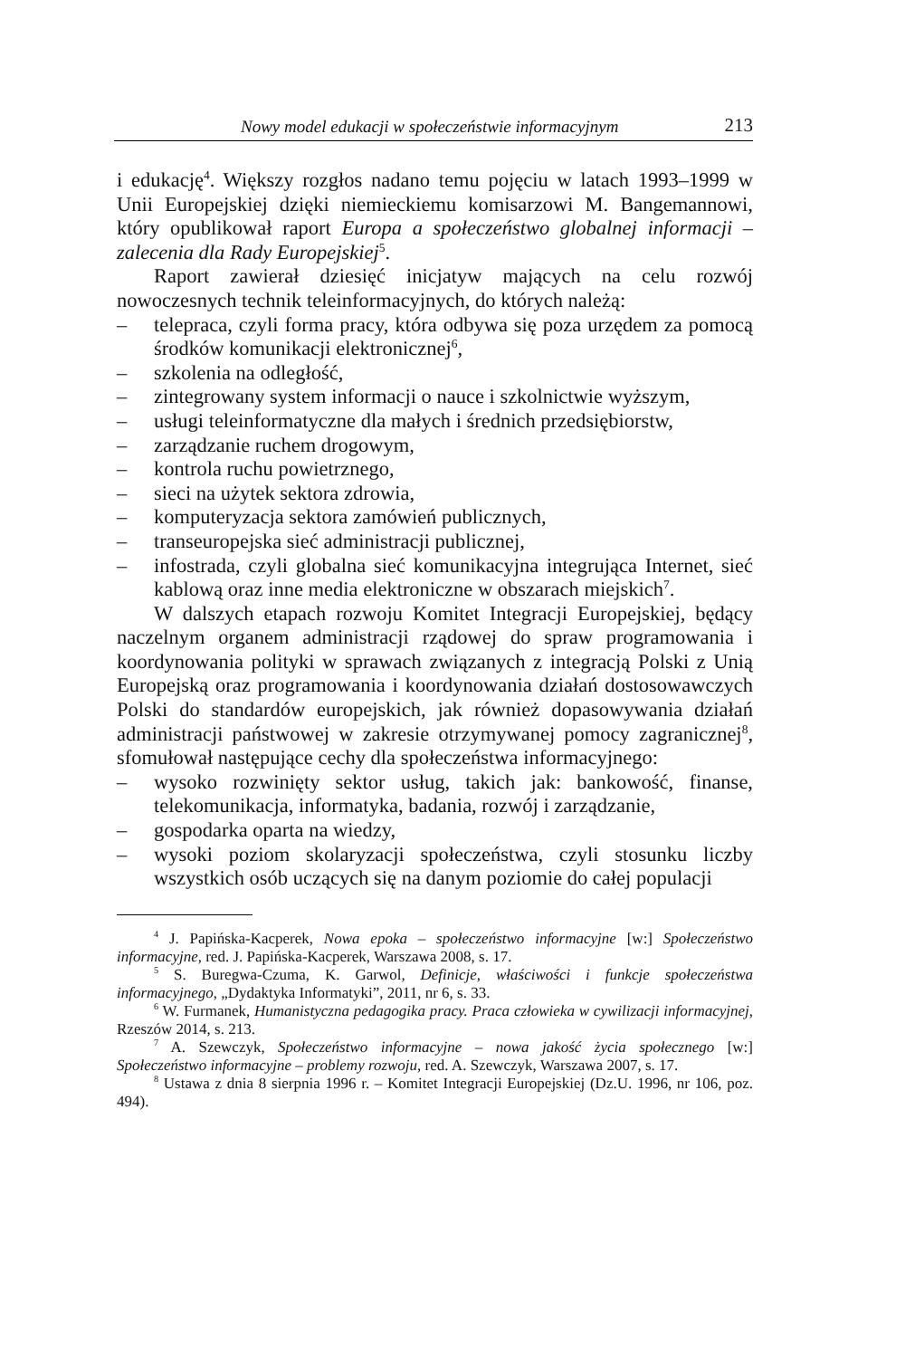Nowy model edukacji w społeczeństwie informacyjnym 213
i edukację<sup>4</sup>. Większy rozgłos nadano temu pojęciu w latach 1993–1999 w Unii Europejskiej dzięki niemieckiemu komisarzowi M. Bangemannowi, który opublikował raport Europa a społeczeństwo globalnej informacji – zalecenia dla Rady Europejskiej<sup>5</sup>.
Raport zawierał dziesięć inicjatyw mających na celu rozwój nowoczesnych technik teleinformacyjnych, do których należą:
– telepraca, czyli forma pracy, która odbywa się poza urzędem za pomocą środków komunikacji elektronicznej<sup>6</sup>,
– szkolenia na odległość,
– zintegrowany system informacji o nauce i szkolnictwie wyższym,
– usługi teleinformatyczne dla małych i średnich przedsiębiorstw,
– zarządzanie ruchem drogowym,
– kontrola ruchu powietrznego,
– sieci na użytek sektora zdrowia,
– komputeryzacja sektora zamówień publicznych,
– transeuropejska sieć administracji publicznej,
– infostrada, czyli globalna sieć komunikacyjna integrująca Internet, sieć kablową oraz inne media elektroniczne w obszarach miejskich<sup>7</sup>.
W dalszych etapach rozwoju Komitet Integracji Europejskiej, będący naczelnym organem administracji rządowej do spraw programowania i koordynowania polityki w sprawach związanych z integracją Polski z Unią Europejską oraz programowania i koordynowania działań dostosowawczych Polski do standardów europejskich, jak również dopasowywania działań administracji państwowej w zakresie otrzymywanej pomocy zagranicznej<sup>8</sup>, sfomułował następujące cechy dla społeczeństwa informacyjnego:
– wysoko rozwinięty sektor usług, takich jak: bankowość, finanse, telekomunikacja, informatyka, badania, rozwój i zarządzanie,
– gospodarka oparta na wiedzy,
– wysoki poziom skolaryzacji społeczeństwa, czyli stosunku liczby wszystkich osób uczących się na danym poziomie do całej populacji
<sup>4</sup> J. Papińska-Kacperek, Nowa epoka – społeczeństwo informacyjne [w:] Społeczeństwo informacyjne, red. J. Papińska-Kacperek, Warszawa 2008, s. 17.
<sup>5</sup> S. Buregwa-Czuma, K. Garwol, Definicje, właściwości i funkcje społeczeństwa informacyjnego, „Dydaktyka Informatyki”, 2011, nr 6, s. 33.
<sup>6</sup> W. Furmanek, Humanistyczna pedagogika pracy. Praca człowieka w cywilizacji informacyjnej, Rzeszów 2014, s. 213.
<sup>7</sup> A. Szewczyk, Społeczeństwo informacyjne – nowa jakość życia społecznego [w:] Społeczeństwo informacyjne – problemy rozwoju, red. A. Szewczyk, Warszawa 2007, s. 17.
<sup>8</sup> Ustawa z dnia 8 sierpnia 1996 r. – Komitet Integracji Europejskiej (Dz.U. 1996, nr 106, poz. 494).